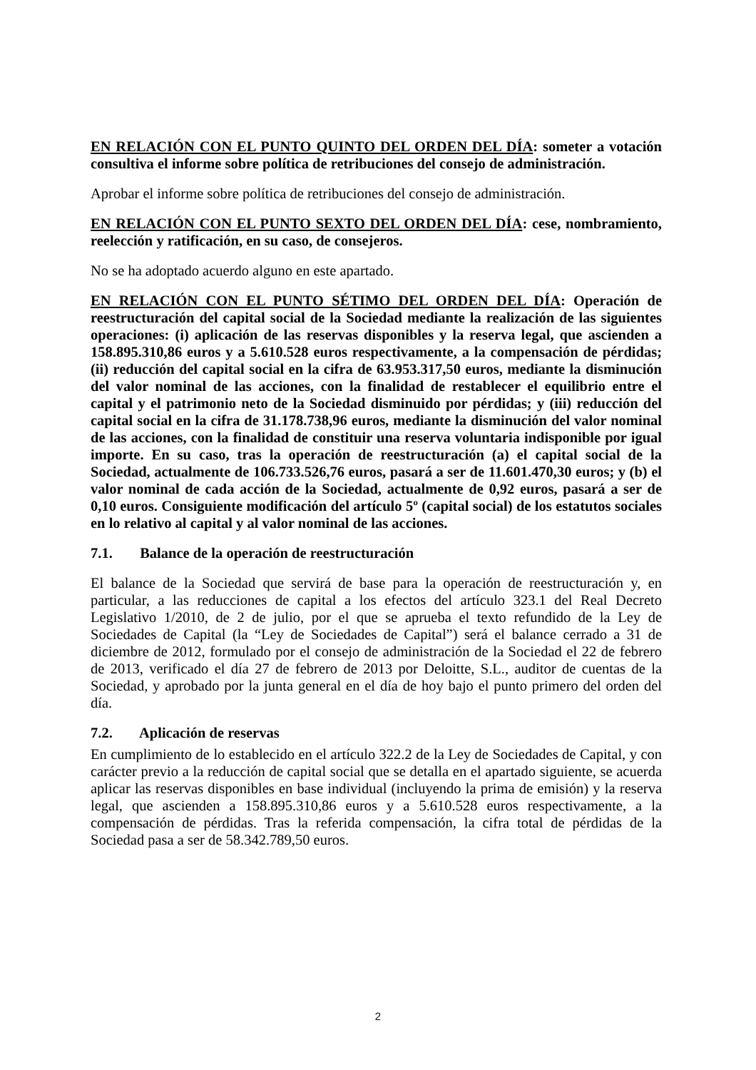EN RELACIÓN CON EL PUNTO QUINTO DEL ORDEN DEL DÍA: someter a votación consultiva el informe sobre política de retribuciones del consejo de administración.
Aprobar el informe sobre política de retribuciones del consejo de administración.
EN RELACIÓN CON EL PUNTO SEXTO DEL ORDEN DEL DÍA: cese, nombramiento, reelección y ratificación, en su caso, de consejeros.
No se ha adoptado acuerdo alguno en este apartado.
EN RELACIÓN CON EL PUNTO SÉTIMO DEL ORDEN DEL DÍA: Operación de reestructuración del capital social de la Sociedad mediante la realización de las siguientes operaciones: (i) aplicación de las reservas disponibles y la reserva legal, que ascienden a 158.895.310,86 euros y a 5.610.528 euros respectivamente, a la compensación de pérdidas; (ii) reducción del capital social en la cifra de 63.953.317,50 euros, mediante la disminución del valor nominal de las acciones, con la finalidad de restablecer el equilibrio entre el capital y el patrimonio neto de la Sociedad disminuido por pérdidas; y (iii) reducción del capital social en la cifra de 31.178.738,96 euros, mediante la disminución del valor nominal de las acciones, con la finalidad de constituir una reserva voluntaria indisponible por igual importe. En su caso, tras la operación de reestructuración (a) el capital social de la Sociedad, actualmente de 106.733.526,76 euros, pasará a ser de 11.601.470,30 euros; y (b) el valor nominal de cada acción de la Sociedad, actualmente de 0,92 euros, pasará a ser de 0,10 euros. Consiguiente modificación del artículo 5º (capital social) de los estatutos sociales en lo relativo al capital y al valor nominal de las acciones.
7.1. Balance de la operación de reestructuración
El balance de la Sociedad que servirá de base para la operación de reestructuración y, en particular, a las reducciones de capital a los efectos del artículo 323.1 del Real Decreto Legislativo 1/2010, de 2 de julio, por el que se aprueba el texto refundido de la Ley de Sociedades de Capital (la “Ley de Sociedades de Capital”) será el balance cerrado a 31 de diciembre de 2012, formulado por el consejo de administración de la Sociedad el 22 de febrero de 2013, verificado el día 27 de febrero de 2013 por Deloitte, S.L., auditor de cuentas de la Sociedad, y aprobado por la junta general en el día de hoy bajo el punto primero del orden del día.
7.2. Aplicación de reservas
En cumplimiento de lo establecido en el artículo 322.2 de la Ley de Sociedades de Capital, y con carácter previo a la reducción de capital social que se detalla en el apartado siguiente, se acuerda aplicar las reservas disponibles en base individual (incluyendo la prima de emisión) y la reserva legal, que ascienden a 158.895.310,86 euros y a 5.610.528 euros respectivamente, a la compensación de pérdidas. Tras la referida compensación, la cifra total de pérdidas de la Sociedad pasa a ser de 58.342.789,50 euros.
2